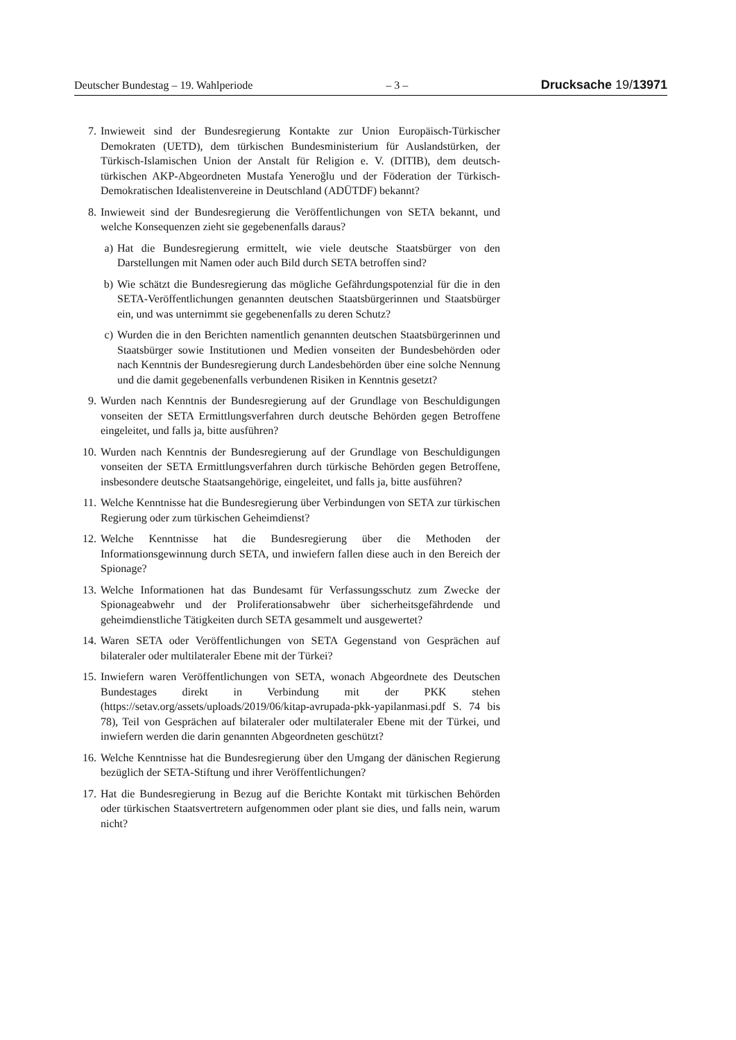Deutscher Bundestag – 19. Wahlperiode – 3 – Drucksache 19/13971
7. Inwieweit sind der Bundesregierung Kontakte zur Union Europäisch-Türkischer Demokraten (UETD), dem türkischen Bundesministerium für Auslandstürken, der Türkisch-Islamischen Union der Anstalt für Religion e. V. (DITIB), dem deutsch-türkischen AKP-Abgeordneten Mustafa Yeneroğlu und der Föderation der Türkisch-Demokratischen Idealistenvereine in Deutschland (ADÜTDF) bekannt?
8. Inwieweit sind der Bundesregierung die Veröffentlichungen von SETA bekannt, und welche Konsequenzen zieht sie gegebenenfalls daraus?
a) Hat die Bundesregierung ermittelt, wie viele deutsche Staatsbürger von den Darstellungen mit Namen oder auch Bild durch SETA betroffen sind?
b) Wie schätzt die Bundesregierung das mögliche Gefährdungspotenzial für die in den SETA-Veröffentlichungen genannten deutschen Staatsbürgerinnen und Staatsbürger ein, und was unternimmt sie gegebenenfalls zu deren Schutz?
c) Wurden die in den Berichten namentlich genannten deutschen Staatsbürgerinnen und Staatsbürger sowie Institutionen und Medien vonseiten der Bundesbehörden oder nach Kenntnis der Bundesregierung durch Landesbehörden über eine solche Nennung und die damit gegebenenfalls verbundenen Risiken in Kenntnis gesetzt?
9. Wurden nach Kenntnis der Bundesregierung auf der Grundlage von Beschuldigungen vonseiten der SETA Ermittlungsverfahren durch deutsche Behörden gegen Betroffene eingeleitet, und falls ja, bitte ausführen?
10. Wurden nach Kenntnis der Bundesregierung auf der Grundlage von Beschuldigungen vonseiten der SETA Ermittlungsverfahren durch türkische Behörden gegen Betroffene, insbesondere deutsche Staatsangehörige, eingeleitet, und falls ja, bitte ausführen?
11. Welche Kenntnisse hat die Bundesregierung über Verbindungen von SETA zur türkischen Regierung oder zum türkischen Geheimdienst?
12. Welche Kenntnisse hat die Bundesregierung über die Methoden der Informationsgewinnung durch SETA, und inwiefern fallen diese auch in den Bereich der Spionage?
13. Welche Informationen hat das Bundesamt für Verfassungsschutz zum Zwecke der Spionageabwehr und der Proliferationsabwehr über sicherheitsgefährdende und geheimdienstliche Tätigkeiten durch SETA gesammelt und ausgewertet?
14. Waren SETA oder Veröffentlichungen von SETA Gegenstand von Gesprächen auf bilateraler oder multilateraler Ebene mit der Türkei?
15. Inwiefern waren Veröffentlichungen von SETA, wonach Abgeordnete des Deutschen Bundestages direkt in Verbindung mit der PKK stehen (https://setav.org/assets/uploads/2019/06/kitap-avrupada-pkk-yapilanmasi.pdf S. 74 bis 78), Teil von Gesprächen auf bilateraler oder multilateraler Ebene mit der Türkei, und inwiefern werden die darin genannten Abgeordneten geschützt?
16. Welche Kenntnisse hat die Bundesregierung über den Umgang der dänischen Regierung bezüglich der SETA-Stiftung und ihrer Veröffentlichungen?
17. Hat die Bundesregierung in Bezug auf die Berichte Kontakt mit türkischen Behörden oder türkischen Staatsvertretern aufgenommen oder plant sie dies, und falls nein, warum nicht?